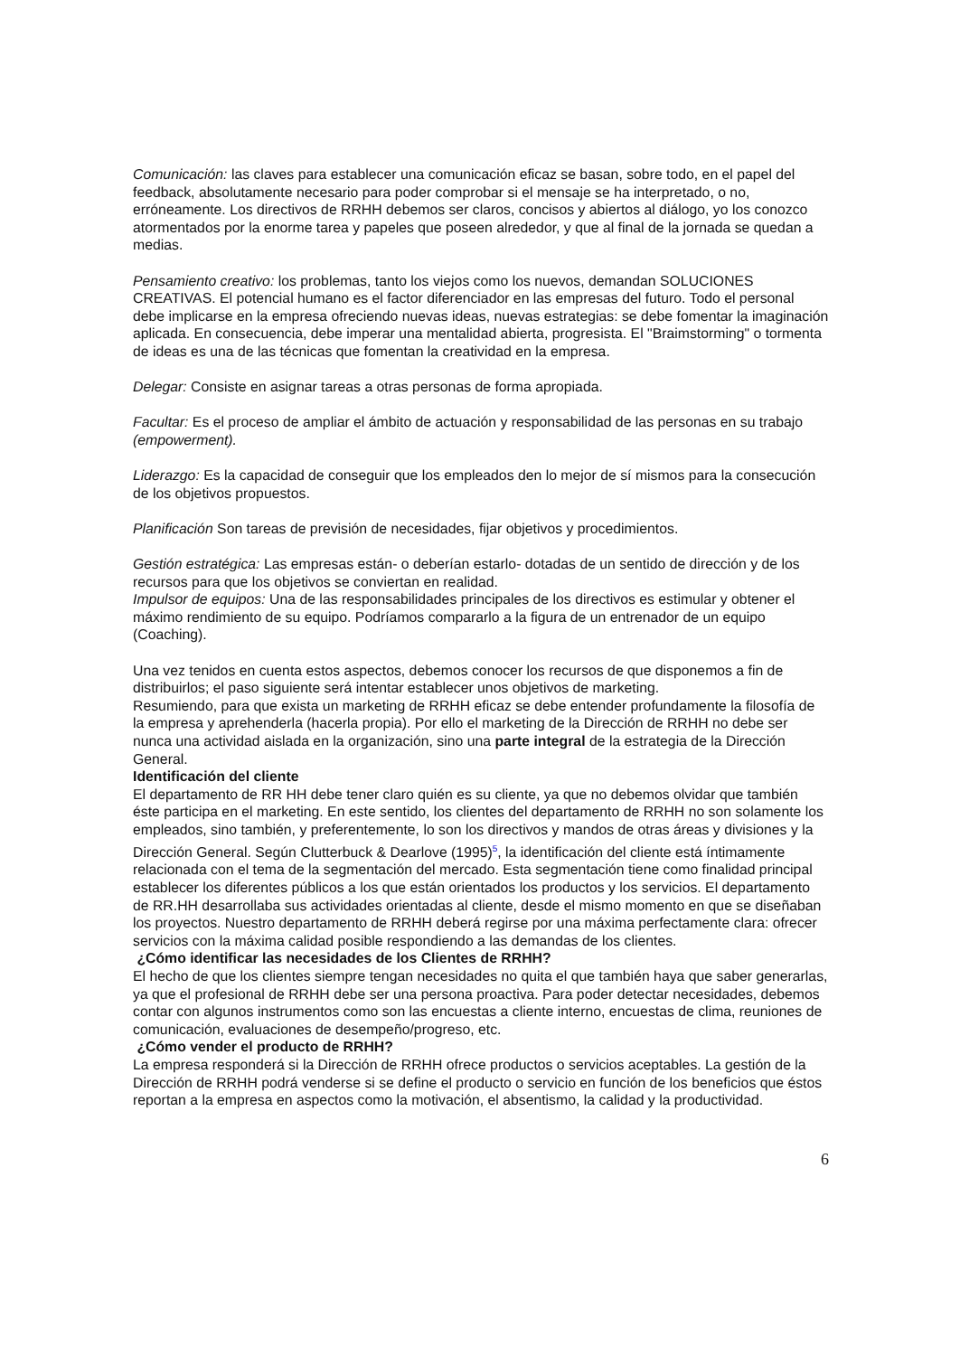Comunicación: las claves para establecer una comunicación eficaz se basan, sobre todo, en el papel del feedback, absolutamente necesario para poder comprobar si el mensaje se ha interpretado, o no, erróneamente. Los directivos de RRHH debemos ser claros, concisos y abiertos al diálogo, yo los conozco atormentados por la enorme tarea y papeles que poseen alrededor, y que al final de la jornada se quedan a medias.
Pensamiento creativo: los problemas, tanto los viejos como los nuevos, demandan SOLUCIONES CREATIVAS. El potencial humano es el factor diferenciador en las empresas del futuro. Todo el personal debe implicarse en la empresa ofreciendo nuevas ideas, nuevas estrategias: se debe fomentar la imaginación aplicada. En consecuencia, debe imperar una mentalidad abierta, progresista. El "Braimstorming" o tormenta de ideas es una de las técnicas que fomentan la creatividad en la empresa.
Delegar: Consiste en asignar tareas a otras personas de forma apropiada.
Facultar: Es el proceso de ampliar el ámbito de actuación y responsabilidad de las personas en su trabajo (empowerment).
Liderazgo: Es la capacidad de conseguir que los empleados den lo mejor de sí mismos para la consecución de los objetivos propuestos.
Planificación Son tareas de previsión de necesidades, fijar objetivos y procedimientos.
Gestión estratégica: Las empresas están- o deberían estarlo- dotadas de un sentido de dirección y de los recursos para que los objetivos se conviertan en realidad.
Impulsor de equipos: Una de las responsabilidades principales de los directivos es estimular y obtener el máximo rendimiento de su equipo. Podríamos compararlo a la figura de un entrenador de un equipo (Coaching).
Una vez tenidos en cuenta estos aspectos, debemos conocer los recursos de que disponemos a fin de distribuirlos; el paso siguiente será intentar establecer unos objetivos de marketing.
Resumiendo, para que exista un marketing de RRHH eficaz se debe entender profundamente la filosofía de la empresa y aprehenderla (hacerla propia). Por ello el marketing de la Dirección de RRHH no debe ser nunca una actividad aislada en la organización, sino una parte integral de la estrategia de la Dirección General.
Identificación del cliente
El departamento de RR HH debe tener claro quién es su cliente, ya que no debemos olvidar que también éste participa en el marketing. En este sentido, los clientes del departamento de RRHH no son solamente los empleados, sino también, y preferentemente, lo son los directivos y mandos de otras áreas y divisiones y la Dirección General. Según Clutterbuck & Dearlove (1995)<sup>5</sup>, la identificación del cliente está íntimamente relacionada con el tema de la segmentación del mercado. Esta segmentación tiene como finalidad principal establecer los diferentes públicos a los que están orientados los productos y los servicios. El departamento de RR.HH desarrollaba sus actividades orientadas al cliente, desde el mismo momento en que se diseñaban los proyectos. Nuestro departamento de RRHH deberá regirse por una máxima perfectamente clara: ofrecer servicios con la máxima calidad posible respondiendo a las demandas de los clientes.
¿Cómo identificar las necesidades de los Clientes de RRHH?
El hecho de que los clientes siempre tengan necesidades no quita el que también haya que saber generarlas, ya que el profesional de RRHH debe ser una persona proactiva. Para poder detectar necesidades, debemos contar con algunos instrumentos como son las encuestas a cliente interno, encuestas de clima, reuniones de comunicación, evaluaciones de desempeño/progreso, etc.
¿Cómo vender el producto de RRHH?
La empresa responderá si la Dirección de RRHH ofrece productos o servicios aceptables. La gestión de la Dirección de RRHH podrá venderse si se define el producto o servicio en función de los beneficios que éstos reportan a la empresa en aspectos como la motivación, el absentismo, la calidad y la productividad.
6